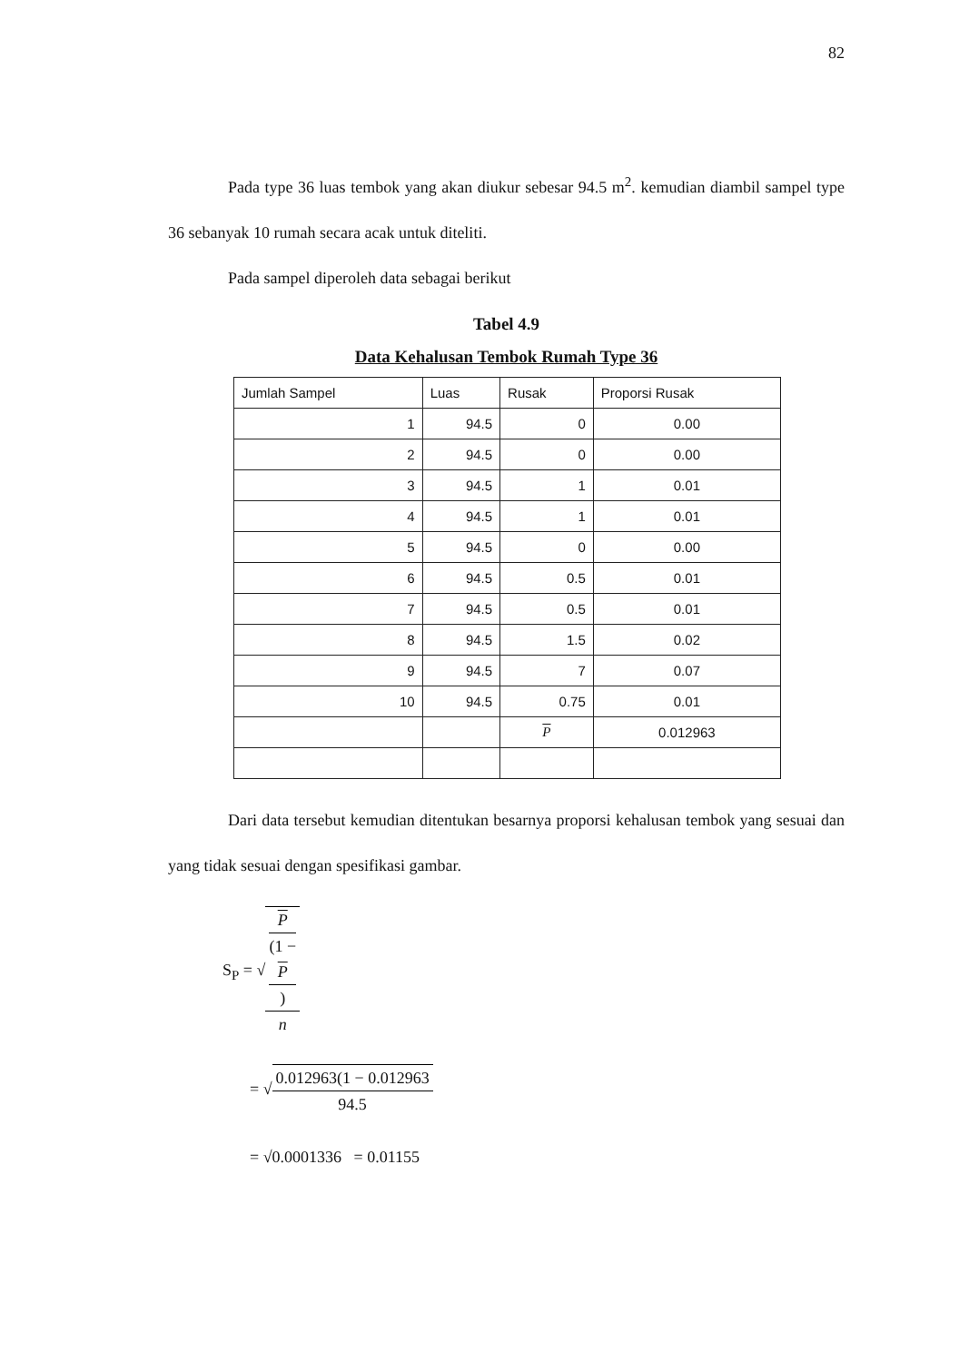82
Pada type 36 luas tembok yang akan diukur sebesar 94.5 m<sup>2</sup>. kemudian diambil sampel type 36 sebanyak 10 rumah secara acak untuk diteliti.
Pada sampel diperoleh data sebagai berikut
Tabel 4.9
Data Kehalusan Tembok Rumah Type 36
| Jumlah Sampel | Luas | Rusak | Proporsi Rusak |
| --- | --- | --- | --- |
| 1 | 94.5 | 0 | 0.00 |
| 2 | 94.5 | 0 | 0.00 |
| 3 | 94.5 | 1 | 0.01 |
| 4 | 94.5 | 1 | 0.01 |
| 5 | 94.5 | 0 | 0.00 |
| 6 | 94.5 | 0.5 | 0.01 |
| 7 | 94.5 | 0.5 | 0.01 |
| 8 | 94.5 | 1.5 | 0.02 |
| 9 | 94.5 | 7 | 0.07 |
| 10 | 94.5 | 0.75 | 0.01 |
| | | P | 0.012963 |
Dari data tersebut kemudian ditentukan besarnya proporsi kehalusan tembok yang sesuai dan yang tidak sesuai dengan spesifikasi gambar.
S<sub>P</sub> = √P
(1 −
P) n
= √0.012963(1 − 0.012963 94.5
= √0.0001336 = 0.01155